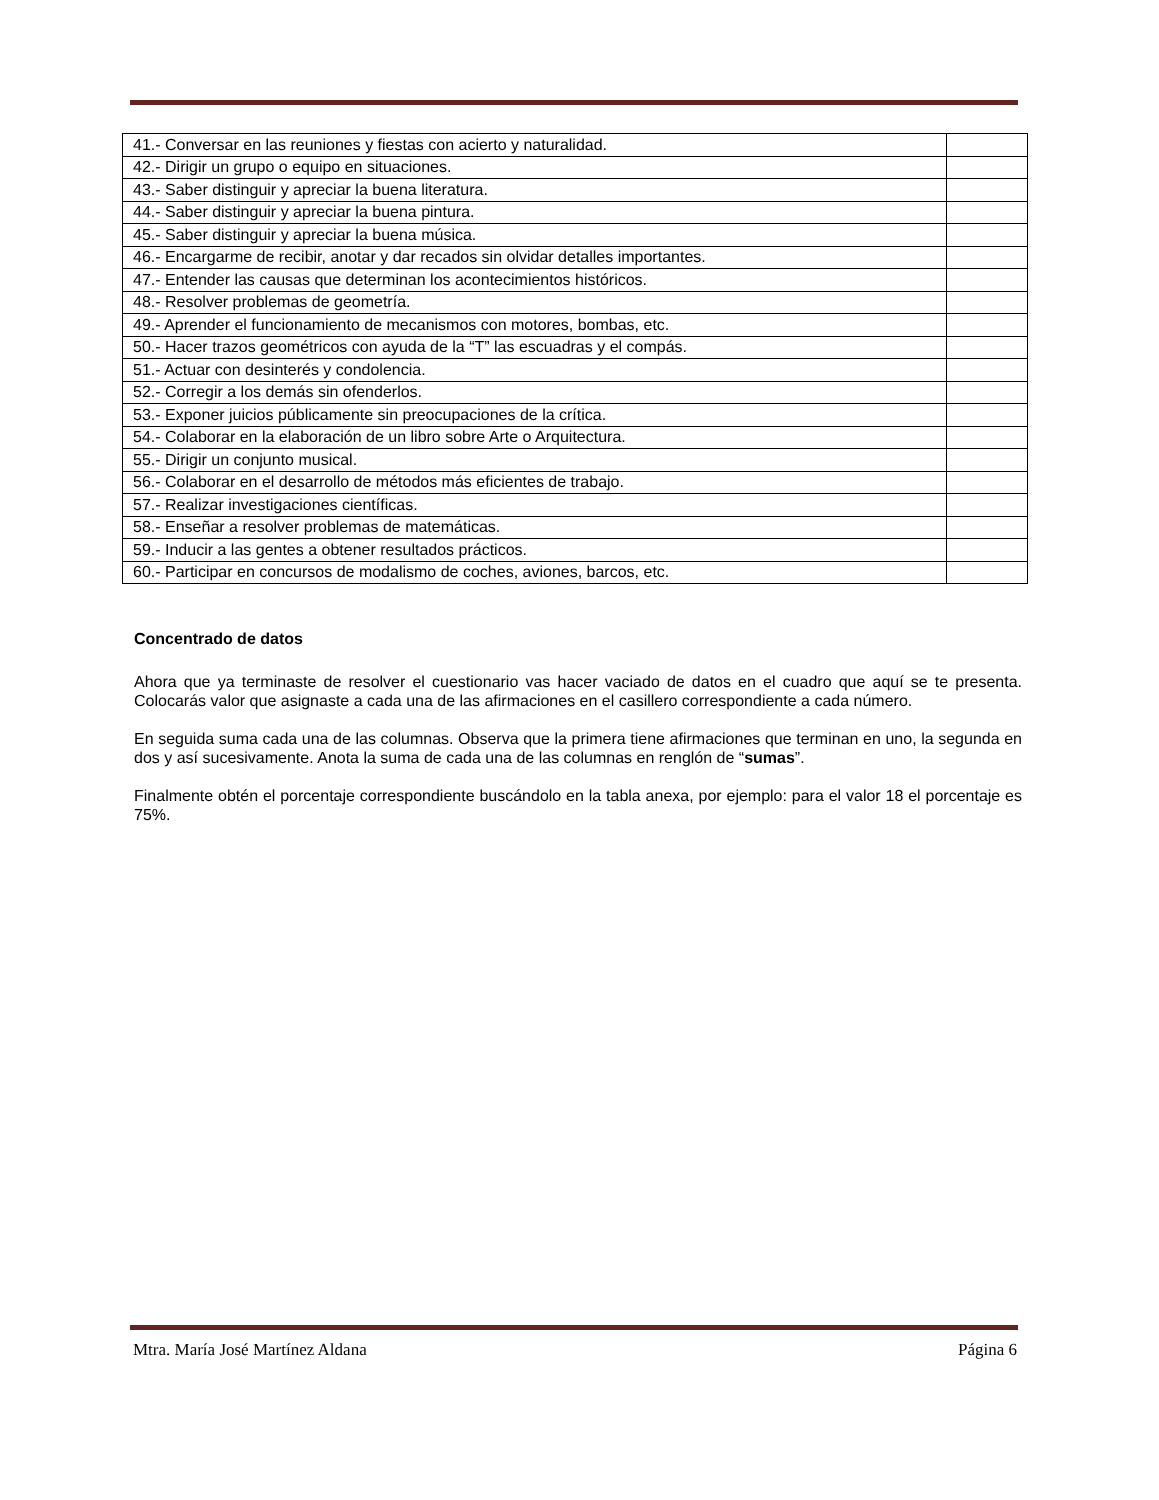| 41.- Conversar en las reuniones y fiestas con acierto y naturalidad. | |
| 42.- Dirigir un grupo o equipo en situaciones. | |
| 43.- Saber distinguir y apreciar la buena literatura. | |
| 44.- Saber distinguir y apreciar la buena pintura. | |
| 45.- Saber distinguir y apreciar la buena música. | |
| 46.- Encargarme de recibir, anotar y dar recados sin olvidar detalles importantes. | |
| 47.- Entender las causas que determinan los acontecimientos históricos. | |
| 48.- Resolver problemas de geometría. | |
| 49.- Aprender el funcionamiento de mecanismos con motores, bombas, etc. | |
| 50.- Hacer trazos geométricos con ayuda de la “T” las escuadras y el compás. | |
| 51.- Actuar con desinterés y condolencia. | |
| 52.- Corregir a los demás sin ofenderlos. | |
| 53.- Exponer juicios públicamente sin preocupaciones de la crítica. | |
| 54.- Colaborar en la elaboración de un libro sobre Arte o Arquitectura. | |
| 55.- Dirigir un conjunto musical. | |
| 56.- Colaborar en el desarrollo de métodos más eficientes de trabajo. | |
| 57.- Realizar investigaciones científicas. | |
| 58.- Enseñar a resolver problemas de matemáticas. | |
| 59.- Inducir a las gentes a obtener resultados prácticos. | |
| 60.- Participar en concursos de modalismo de coches, aviones, barcos, etc. | |
Concentrado de datos
Ahora que ya terminaste de resolver el cuestionario vas hacer vaciado de datos en el cuadro que aquí se te presenta. Colocarás valor que asignaste a cada una de las afirmaciones en el casillero correspondiente a cada número.
En seguida suma cada una de las columnas. Observa que la primera tiene afirmaciones que terminan en uno, la segunda en dos y así sucesivamente. Anota la suma de cada una de las columnas en renglón de “sumas”.
Finalmente obtén el porcentaje correspondiente buscándolo en la tabla anexa, por ejemplo: para el valor 18 el porcentaje es 75%.
Mtra. María José Martínez Aldana Página 6